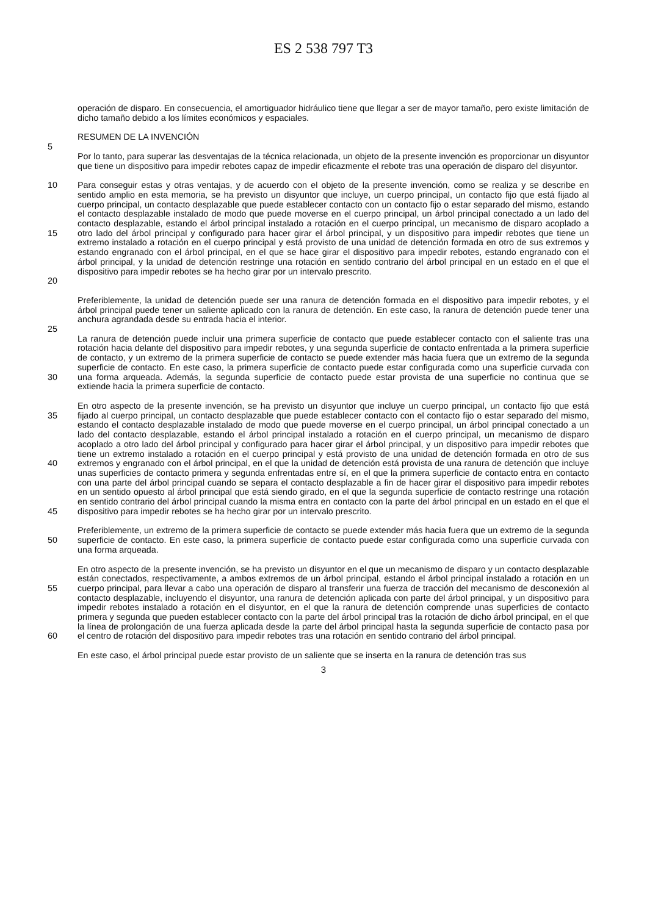ES 2 538 797 T3
operación de disparo. En consecuencia, el amortiguador hidráulico tiene que llegar a ser de mayor tamaño, pero existe limitación de dicho tamaño debido a los límites económicos y espaciales.
RESUMEN DE LA INVENCIÓN
5
Por lo tanto, para superar las desventajas de la técnica relacionada, un objeto de la presente invención es proporcionar un disyuntor que tiene un dispositivo para impedir rebotes capaz de impedir eficazmente el rebote tras una operación de disparo del disyuntor.
10
15
20
Para conseguir estas y otras ventajas, y de acuerdo con el objeto de la presente invención, como se realiza y se describe en sentido amplio en esta memoria, se ha previsto un disyuntor que incluye, un cuerpo principal, un contacto fijo que está fijado al cuerpo principal, un contacto desplazable que puede establecer contacto con un contacto fijo o estar separado del mismo, estando el contacto desplazable instalado de modo que puede moverse en el cuerpo principal, un árbol principal conectado a un lado del contacto desplazable, estando el árbol principal instalado a rotación en el cuerpo principal, un mecanismo de disparo acoplado a otro lado del árbol principal y configurado para hacer girar el árbol principal, y un dispositivo para impedir rebotes que tiene un extremo instalado a rotación en el cuerpo principal y está provisto de una unidad de detención formada en otro de sus extremos y estando engranado con el árbol principal, en el que se hace girar el dispositivo para impedir rebotes, estando engranado con el árbol principal, y la unidad de detención restringe una rotación en sentido contrario del árbol principal en un estado en el que el dispositivo para impedir rebotes se ha hecho girar por un intervalo prescrito.
Preferiblemente, la unidad de detención puede ser una ranura de detención formada en el dispositivo para impedir rebotes, y el árbol principal puede tener un saliente aplicado con la ranura de detención. En este caso, la ranura de detención puede tener una anchura agrandada desde su entrada hacia el interior.
25
30 La ranura de detención puede incluir una primera superficie de contacto que puede establecer contacto con el saliente tras una rotación hacia delante del dispositivo para impedir rebotes, y una segunda superficie de contacto enfrentada a la primera superficie de contacto, y un extremo de la primera superficie de contacto se puede extender más hacia fuera que un extremo de la segunda superficie de contacto. En este caso, la primera superficie de contacto puede estar configurada como una superficie curvada con una forma arqueada. Además, la segunda superficie de contacto puede estar provista de una superficie no continua que se extiende hacia la primera superficie de contacto.
35
40
45
En otro aspecto de la presente invención, se ha previsto un disyuntor que incluye un cuerpo principal, un contacto fijo que está fijado al cuerpo principal, un contacto desplazable que puede establecer contacto con el contacto fijo o estar separado del mismo, estando el contacto desplazable instalado de modo que puede moverse en el cuerpo principal, un árbol principal conectado a un lado del contacto desplazable, estando el árbol principal instalado a rotación en el cuerpo principal, un mecanismo de disparo acoplado a otro lado del árbol principal y configurado para hacer girar el árbol principal, y un dispositivo para impedir rebotes que tiene un extremo instalado a rotación en el cuerpo principal y está provisto de una unidad de detención formada en otro de sus extremos y engranado con el árbol principal, en el que la unidad de detención está provista de una ranura de detención que incluye unas superficies de contacto primera y segunda enfrentadas entre sí, en el que la primera superficie de contacto entra en contacto con una parte del árbol principal cuando se separa el contacto desplazable a fin de hacer girar el dispositivo para impedir rebotes en un sentido opuesto al árbol principal que está siendo girado, en el que la segunda superficie de contacto restringe una rotación en sentido contrario del árbol principal cuando la misma entra en contacto con la parte del árbol principal en un estado en el que el dispositivo para impedir rebotes se ha hecho girar por un intervalo prescrito.
50 Preferiblemente, un extremo de la primera superficie de contacto se puede extender más hacia fuera que un extremo de la segunda superficie de contacto. En este caso, la primera superficie de contacto puede estar configurada como una superficie curvada con una forma arqueada.
55
60
En otro aspecto de la presente invención, se ha previsto un disyuntor en el que un mecanismo de disparo y un contacto desplazable están conectados, respectivamente, a ambos extremos de un árbol principal, estando el árbol principal instalado a rotación en un cuerpo principal, para llevar a cabo una operación de disparo al transferir una fuerza de tracción del mecanismo de desconexión al contacto desplazable, incluyendo el disyuntor, una ranura de detención aplicada con parte del árbol principal, y un dispositivo para impedir rebotes instalado a rotación en el disyuntor, en el que la ranura de detención comprende unas superficies de contacto primera y segunda que pueden establecer contacto con la parte del árbol principal tras la rotación de dicho árbol principal, en el que la línea de prolongación de una fuerza aplicada desde la parte del árbol principal hasta la segunda superficie de contacto pasa por el centro de rotación del dispositivo para impedir rebotes tras una rotación en sentido contrario del árbol principal.
En este caso, el árbol principal puede estar provisto de un saliente que se inserta en la ranura de detención tras sus
3